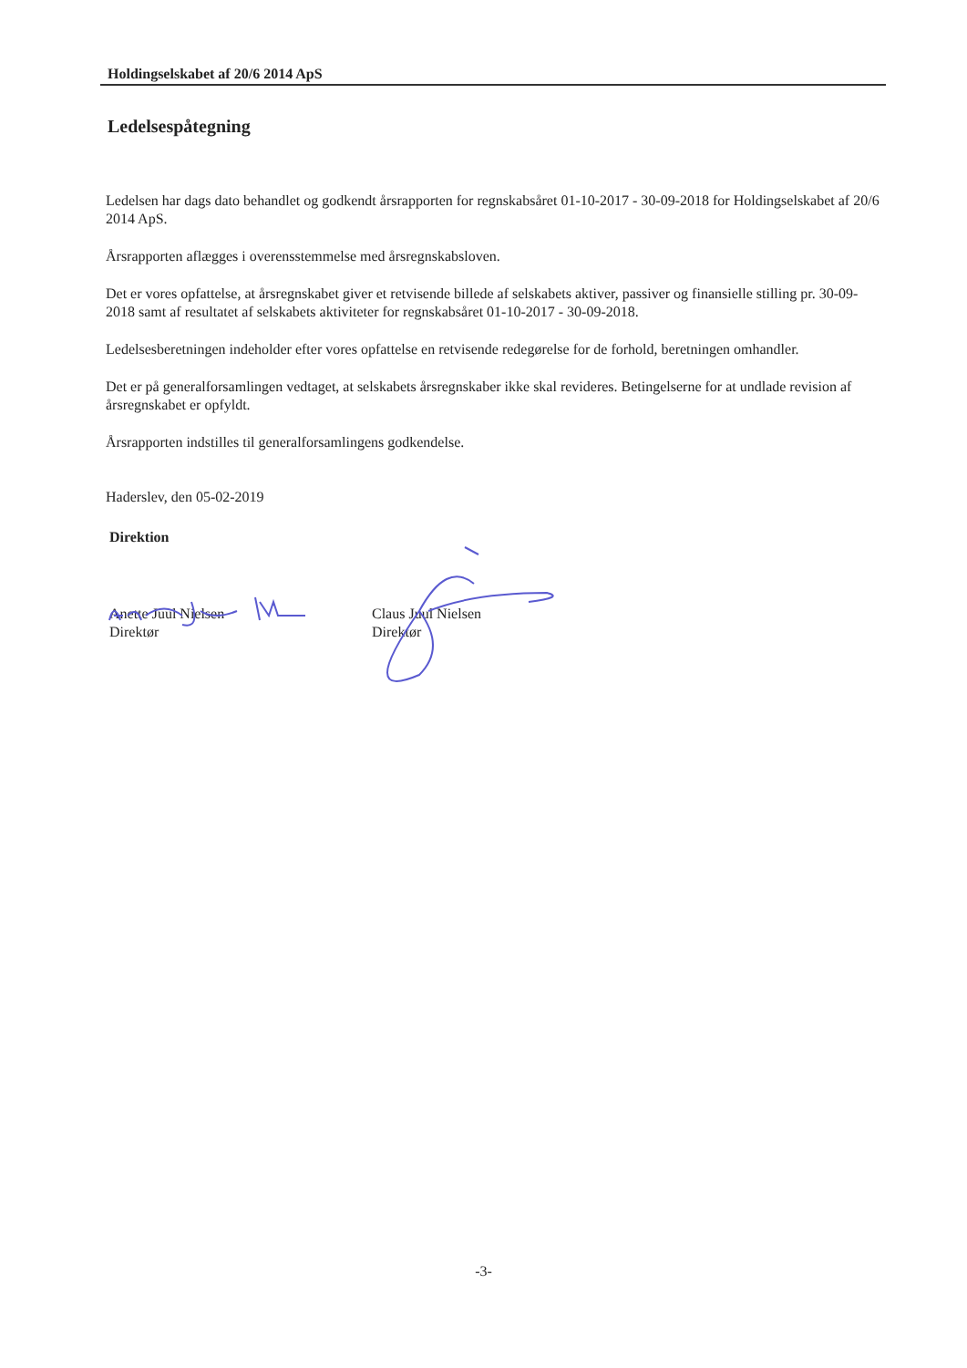Holdingselskabet af 20/6 2014 ApS
Ledelsespåtegning
Ledelsen har dags dato behandlet og godkendt årsrapporten for regnskabsåret 01-10-2017 - 30-09-2018 for Holdingselskabet af 20/6 2014 ApS.
Årsrapporten aflægges i overensstemmelse med årsregnskabsloven.
Det er vores opfattelse, at årsregnskabet giver et retvisende billede af selskabets aktiver, passiver og finansielle stilling pr. 30-09-2018 samt af resultatet af selskabets aktiviteter for regnskabsåret 01-10-2017 - 30-09-2018.
Ledelsesberetningen indeholder efter vores opfattelse en retvisende redegørelse for de forhold, beretningen omhandler.
Det er på generalforsamlingen vedtaget, at selskabets årsregnskaber ikke skal revideres. Betingelserne for at undlade revision af årsregnskabet er opfyldt.
Årsrapporten indstilles til generalforsamlingens godkendelse.
Haderslev, den 05-02-2019
Direktion
Anette Juul Nielsen
Direktør
Claus Juul Nielsen
Direktør
-3-